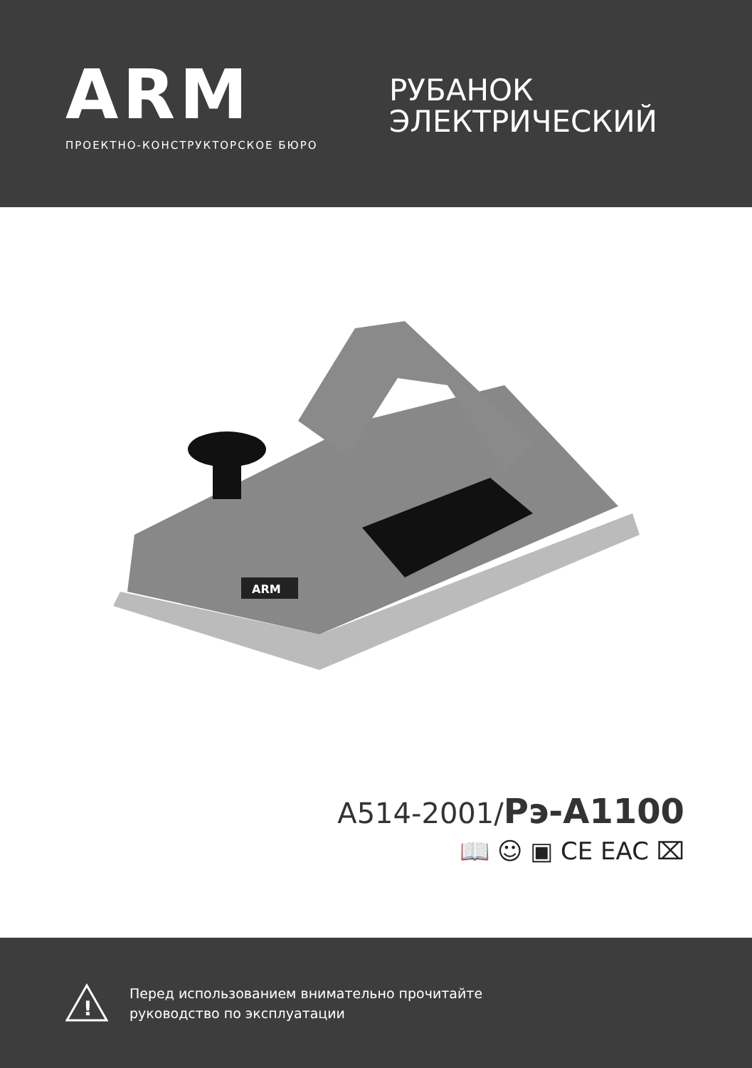ARM
ПРОЕКТНО-КОНСТРУКТОРСКОЕ БЮРО
РУБАНОК
ЭЛЕКТРИЧЕСКИЙ
ARM
A514-2001/Рэ-A1100
📖 ☺ ▣ CE EAC ⌧
!
Перед использованием внимательно прочитайте
руководство по эксплуатации